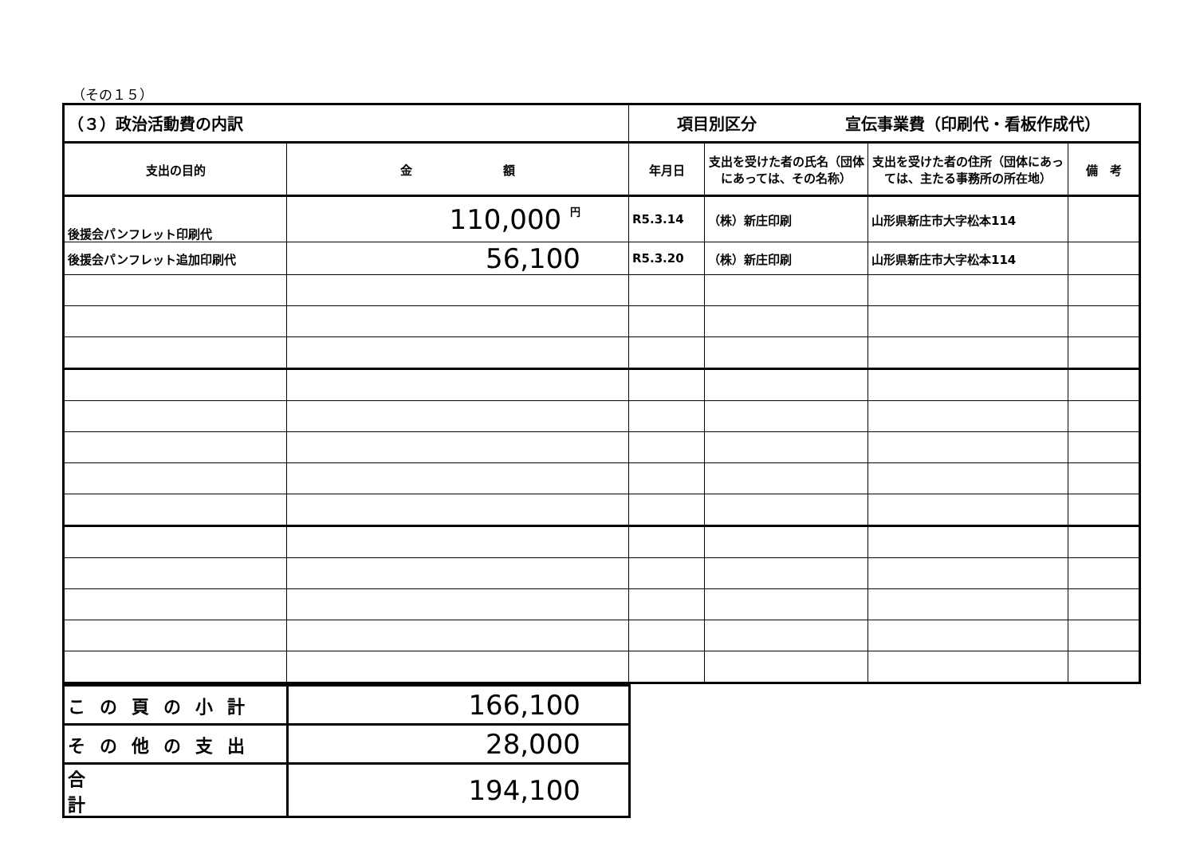（その１５）
| （３）政治活動費の内訳 | | 項目別区分 宣伝事業費（印刷代・看板作成代） | | | |
| 支出の目的 | 金 額 | 年月日 | 支出を受けた者の氏名（団体にあっては、その名称） | 支出を受けた者の住所（団体にあっては、主たる事務所の所在地） | 備 考 |
| 後援会パンフレット印刷代 | 110,000 円 | R5.3.14 | （株）新庄印刷 | 山形県新庄市大字松本114 | |
| 後援会パンフレット追加印刷代 | 56,100 | R5.3.20 | （株）新庄印刷 | 山形県新庄市大字松本114 | |
| この頁の小計 | 166,100 |
| その他の支出 | 28,000 |
| 合 計 | 194,100 |